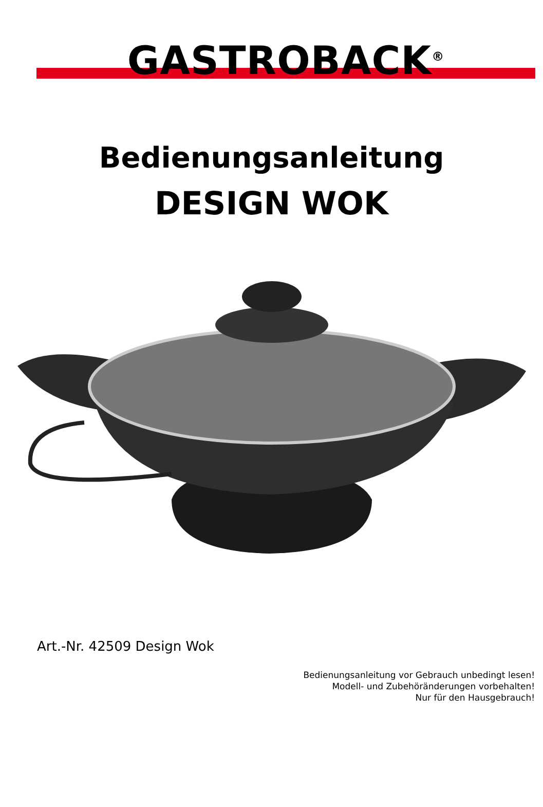GASTROBACK<sup>®</sup>
Bedienungsanleitung
DESIGN WOK
Art.-Nr. 42509 Design Wok
Bedienungsanleitung vor Gebrauch unbedingt lesen!
Modell- und Zubehöränderungen vorbehalten!
Nur für den Hausgebrauch!